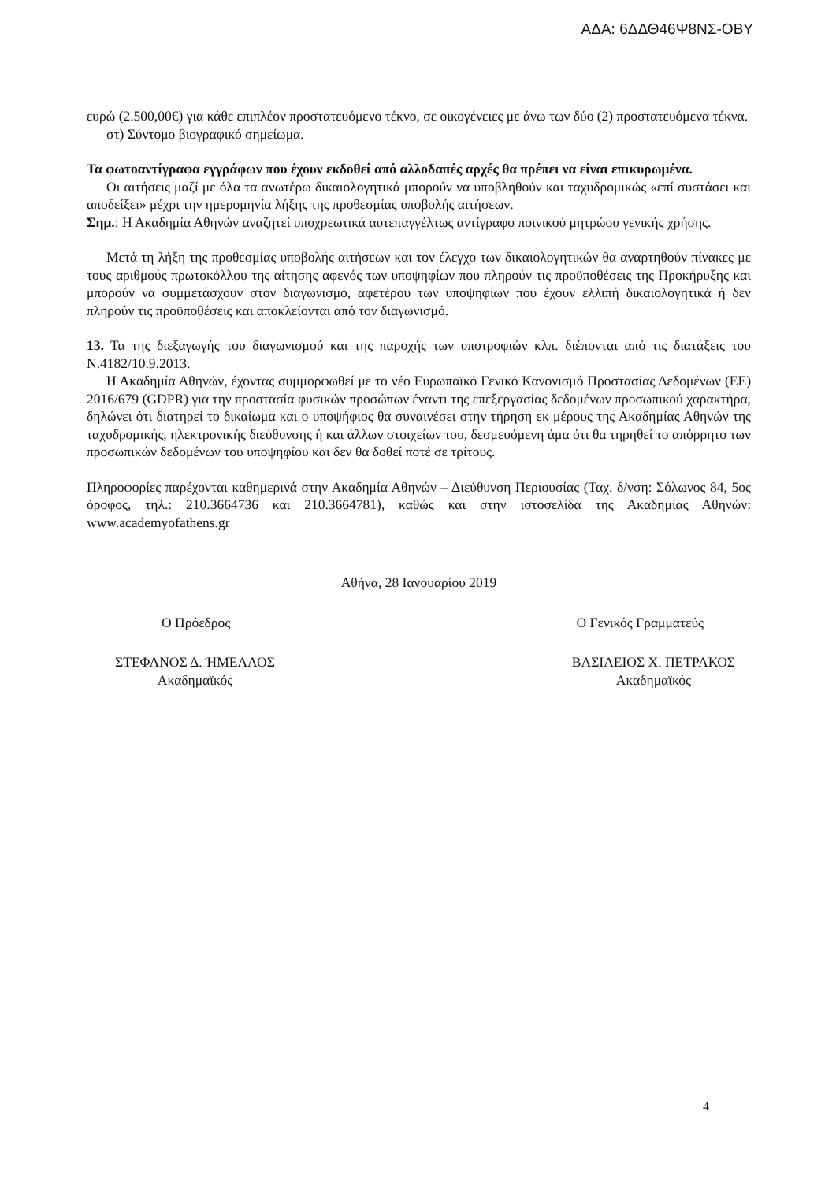ΑΔΑ: 6ΔΔΘ46Ψ8ΝΣ-ΟΒΥ
ευρώ (2.500,00€) για κάθε επιπλέον προστατευόμενο τέκνο, σε οικογένειες με άνω των δύο (2) προστατευόμενα τέκνα.
στ) Σύντομο βιογραφικό σημείωμα.
Τα φωτοαντίγραφα εγγράφων που έχουν εκδοθεί από αλλοδαπές αρχές θα πρέπει να είναι επικυρωμένα.
Οι αιτήσεις μαζί με όλα τα ανωτέρω δικαιολογητικά μπορούν να υποβληθούν και ταχυδρομικώς «επί συστάσει και αποδείξει» μέχρι την ημερομηνία λήξης της προθεσμίας υποβολής αιτήσεων.
Σημ.: Η Ακαδημία Αθηνών αναζητεί υποχρεωτικά αυτεπαγγέλτως αντίγραφο ποινικού μητρώου γενικής χρήσης.
Μετά τη λήξη της προθεσμίας υποβολής αιτήσεων και τον έλεγχο των δικαιολογητικών θα αναρτηθούν πίνακες με τους αριθμούς πρωτοκόλλου της αίτησης αφενός των υποψηφίων που πληρούν τις προϋποθέσεις της Προκήρυξης και μπορούν να συμμετάσχουν στον διαγωνισμό, αφετέρου των υποψηφίων που έχουν ελλιπή δικαιολογητικά ή δεν πληρούν τις προϋποθέσεις και αποκλείονται από τον διαγωνισμό.
13. Τα της διεξαγωγής του διαγωνισμού και της παροχής των υποτροφιών κλπ. διέπονται από τις διατάξεις του Ν.4182/10.9.2013.
Η Ακαδημία Αθηνών, έχοντας συμμορφωθεί με το νέο Ευρωπαϊκό Γενικό Κανονισμό Προστασίας Δεδομένων (ΕΕ) 2016/679 (GDPR) για την προστασία φυσικών προσώπων έναντι της επεξεργασίας δεδομένων προσωπικού χαρακτήρα, δηλώνει ότι διατηρεί το δικαίωμα και ο υποψήφιος θα συναινέσει στην τήρηση εκ μέρους της Ακαδημίας Αθηνών της ταχυδρομικής, ηλεκτρονικής διεύθυνσης ή και άλλων στοιχείων του, δεσμευόμενη άμα ότι θα τηρηθεί το απόρρητο των προσωπικών δεδομένων του υποψηφίου και δεν θα δοθεί ποτέ σε τρίτους.
Πληροφορίες παρέχονται καθημερινά στην Ακαδημία Αθηνών – Διεύθυνση Περιουσίας (Ταχ. δ/νση: Σόλωνος 84, 5ος όροφος, τηλ.: 210.3664736 και 210.3664781), καθώς και στην ιστοσελίδα της Ακαδημίας Αθηνών: www.academyofathens.gr
Αθήνα, 28 Ιανουαρίου 2019
Ο Πρόεδρος Ο Γενικός Γραμματεύς
ΣΤΕΦΑΝΟΣ Δ. ΉΜΕΛΛΟΣ
Ακαδημαϊκός ΒΑΣΙΛΕΙΟΣ Χ. ΠΕΤΡΑΚΟΣ
Ακαδημαϊκός
4